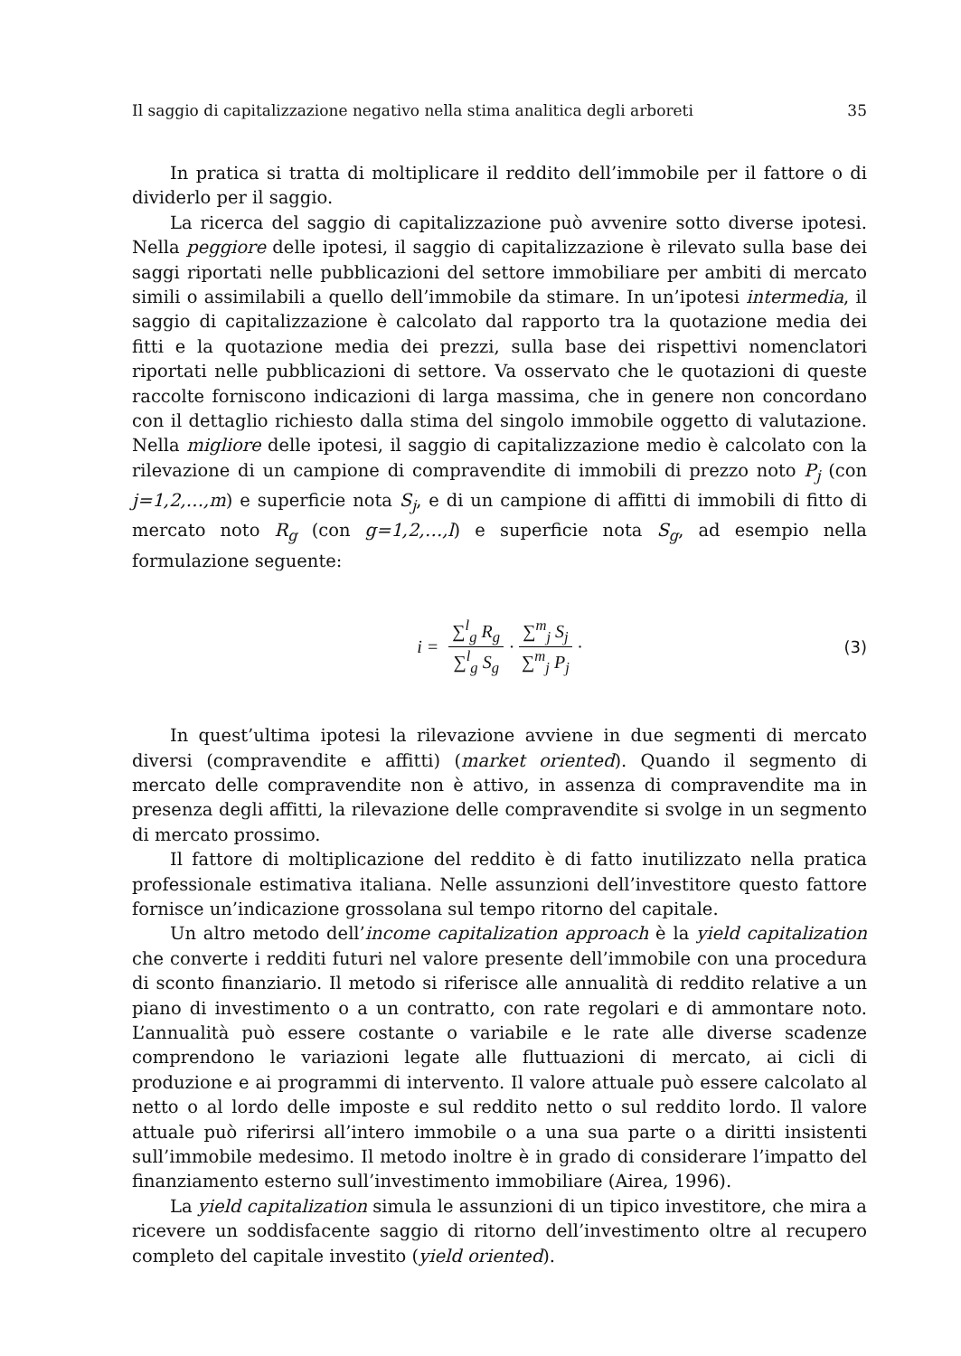Il saggio di capitalizzazione negativo nella stima analitica degli arboreti 35
In pratica si tratta di moltiplicare il reddito dell’immobile per il fattore o di dividerlo per il saggio.
La ricerca del saggio di capitalizzazione può avvenire sotto diverse ipotesi. Nella peggiore delle ipotesi, il saggio di capitalizzazione è rilevato sulla base dei saggi riportati nelle pubblicazioni del settore immobiliare per ambiti di mercato simili o assimilabili a quello dell’immobile da stimare. In un’ipotesi intermedia, il saggio di capitalizzazione è calcolato dal rapporto tra la quotazione media dei fitti e la quotazione media dei prezzi, sulla base dei rispettivi nomenclatori riportati nelle pubblicazioni di settore. Va osservato che le quotazioni di queste raccolte forniscono indicazioni di larga massima, che in genere non concordano con il dettaglio richiesto dalla stima del singolo immobile oggetto di valutazione. Nella migliore delle ipotesi, il saggio di capitalizzazione medio è calcolato con la rilevazione di un campione di compravendite di immobili di prezzo noto P<sub>j</sub> (con j=1,2,…,m) e superficie nota S<sub>j</sub>, e di un campione di affitti di immobili di fitto di mercato noto R<sub>g</sub> (con g=1,2,…,l) e superficie nota S<sub>g</sub>, ad esempio nella formulazione seguente:
i = ∑<sup>l</sup><sub>g</sub> R<sub>g</sub> ∑<sup>l</sup><sub>g</sub> S<sub>g</sub> · ∑<sup>m</sup><sub>j</sub> S<sub>j</sub> ∑<sup>m</sup><sub>j</sub> P<sub>j</sub> · (3)
In quest’ultima ipotesi la rilevazione avviene in due segmenti di mercato diversi (compravendite e affitti) (market oriented). Quando il segmento di mercato delle compravendite non è attivo, in assenza di compravendite ma in presenza degli affitti, la rilevazione delle compravendite si svolge in un segmento di mercato prossimo.
Il fattore di moltiplicazione del reddito è di fatto inutilizzato nella pratica professionale estimativa italiana. Nelle assunzioni dell’investitore questo fattore fornisce un’indicazione grossolana sul tempo ritorno del capitale.
Un altro metodo dell’income capitalization approach è la yield capitalization che converte i redditi futuri nel valore presente dell’immobile con una procedura di sconto finanziario. Il metodo si riferisce alle annualità di reddito relative a un piano di investimento o a un contratto, con rate regolari e di ammontare noto. L’annualità può essere costante o variabile e le rate alle diverse scadenze comprendono le variazioni legate alle fluttuazioni di mercato, ai cicli di produzione e ai programmi di intervento. Il valore attuale può essere calcolato al netto o al lordo delle imposte e sul reddito netto o sul reddito lordo. Il valore attuale può riferirsi all’intero immobile o a una sua parte o a diritti insistenti sull’immobile medesimo. Il metodo inoltre è in grado di considerare l’impatto del finanziamento esterno sull’investimento immobiliare (Airea, 1996).
La yield capitalization simula le assunzioni di un tipico investitore, che mira a ricevere un soddisfacente saggio di ritorno dell’investimento oltre al recupero completo del capitale investito (yield oriented).